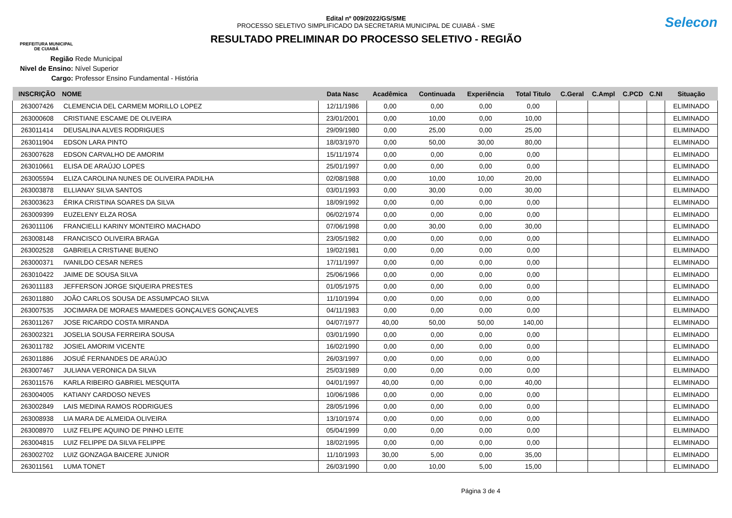PREFEITURA MUNICIPAL
DE CUIABÁ
Edital nº 009/2022/GS/SME
PROCESSO SELETIVO SIMPLIFICADO DA SECRETARIA MUNICIPAL DE CUIABÁ - SME
RESULTADO PRELIMINAR DO PROCESSO SELETIVO - REGIÃO
Selecon
Região Rede Municipal
Nivel de Ensino: Nível Superior
Cargo: Professor Ensino Fundamental - História
| INSCRIÇÃO | NOME | Data Nasc | Acadêmica | Continuada | Experiência | Total Titulo | C.Geral | C.Ampl | C.PCD | C.NI | Situação |
| --- | --- | --- | --- | --- | --- | --- | --- | --- | --- | --- | --- |
| 263007426 | CLEMENCIA DEL CARMEM MORILLO LOPEZ | 12/11/1986 | 0,00 | 0,00 | 0,00 | 0,00 | | | | | ELIMINADO |
| 263000608 | CRISTIANE ESCAME DE OLIVEIRA | 23/01/2001 | 0,00 | 10,00 | 0,00 | 10,00 | | | | | ELIMINADO |
| 263011414 | DEUSALINA ALVES RODRIGUES | 29/09/1980 | 0,00 | 25,00 | 0,00 | 25,00 | | | | | ELIMINADO |
| 263011904 | EDSON LARA PINTO | 18/03/1970 | 0,00 | 50,00 | 30,00 | 80,00 | | | | | ELIMINADO |
| 263007628 | EDSON CARVALHO DE AMORIM | 15/11/1974 | 0,00 | 0,00 | 0,00 | 0,00 | | | | | ELIMINADO |
| 263010661 | ELISA DE ARAÚJO LOPES | 25/01/1997 | 0,00 | 0,00 | 0,00 | 0,00 | | | | | ELIMINADO |
| 263005594 | ELIZA CAROLINA NUNES DE OLIVEIRA PADILHA | 02/08/1988 | 0,00 | 10,00 | 10,00 | 20,00 | | | | | ELIMINADO |
| 263003878 | ELLIANAY SILVA SANTOS | 03/01/1993 | 0,00 | 30,00 | 0,00 | 30,00 | | | | | ELIMINADO |
| 263003623 | ÉRIKA CRISTINA SOARES DA SILVA | 18/09/1992 | 0,00 | 0,00 | 0,00 | 0,00 | | | | | ELIMINADO |
| 263009399 | EUZELENY ELZA ROSA | 06/02/1974 | 0,00 | 0,00 | 0,00 | 0,00 | | | | | ELIMINADO |
| 263011106 | FRANCIELLI KARINY MONTEIRO MACHADO | 07/06/1998 | 0,00 | 30,00 | 0,00 | 30,00 | | | | | ELIMINADO |
| 263008148 | FRANCISCO OLIVEIRA BRAGA | 23/05/1982 | 0,00 | 0,00 | 0,00 | 0,00 | | | | | ELIMINADO |
| 263002528 | GABRIELA CRISTIANE BUENO | 19/02/1981 | 0,00 | 0,00 | 0,00 | 0,00 | | | | | ELIMINADO |
| 263000371 | IVANILDO CESAR NERES | 17/11/1997 | 0,00 | 0,00 | 0,00 | 0,00 | | | | | ELIMINADO |
| 263010422 | JAIME DE SOUSA SILVA | 25/06/1966 | 0,00 | 0,00 | 0,00 | 0,00 | | | | | ELIMINADO |
| 263011183 | JEFFERSON JORGE SIQUEIRA PRESTES | 01/05/1975 | 0,00 | 0,00 | 0,00 | 0,00 | | | | | ELIMINADO |
| 263011880 | JOÃO CARLOS SOUSA DE ASSUMPCAO SILVA | 11/10/1994 | 0,00 | 0,00 | 0,00 | 0,00 | | | | | ELIMINADO |
| 263007535 | JOCIMARA DE MORAES MAMEDES GONÇALVES GONÇALVES | 04/11/1983 | 0,00 | 0,00 | 0,00 | 0,00 | | | | | ELIMINADO |
| 263011267 | JOSE RICARDO COSTA MIRANDA | 04/07/1977 | 40,00 | 50,00 | 50,00 | 140,00 | | | | | ELIMINADO |
| 263002321 | JOSELIA SOUSA FERREIRA SOUSA | 03/01/1990 | 0,00 | 0,00 | 0,00 | 0,00 | | | | | ELIMINADO |
| 263011782 | JOSIEL AMORIM VICENTE | 16/02/1990 | 0,00 | 0,00 | 0,00 | 0,00 | | | | | ELIMINADO |
| 263011886 | JOSUÉ FERNANDES DE ARAÚJO | 26/03/1997 | 0,00 | 0,00 | 0,00 | 0,00 | | | | | ELIMINADO |
| 263007467 | JULIANA VERONICA DA SILVA | 25/03/1989 | 0,00 | 0,00 | 0,00 | 0,00 | | | | | ELIMINADO |
| 263011576 | KARLA RIBEIRO GABRIEL MESQUITA | 04/01/1997 | 40,00 | 0,00 | 0,00 | 40,00 | | | | | ELIMINADO |
| 263004005 | KATIANY CARDOSO NEVES | 10/06/1986 | 0,00 | 0,00 | 0,00 | 0,00 | | | | | ELIMINADO |
| 263002849 | LAIS MEDINA RAMOS RODRIGUES | 28/05/1996 | 0,00 | 0,00 | 0,00 | 0,00 | | | | | ELIMINADO |
| 263008938 | LIA MARA DE ALMEIDA OLIVEIRA | 13/10/1974 | 0,00 | 0,00 | 0,00 | 0,00 | | | | | ELIMINADO |
| 263008970 | LUIZ FELIPE AQUINO DE PINHO LEITE | 05/04/1999 | 0,00 | 0,00 | 0,00 | 0,00 | | | | | ELIMINADO |
| 263004815 | LUIZ FELIPPE DA SILVA FELIPPE | 18/02/1995 | 0,00 | 0,00 | 0,00 | 0,00 | | | | | ELIMINADO |
| 263002702 | LUIZ GONZAGA BAICERE JUNIOR | 11/10/1993 | 30,00 | 5,00 | 0,00 | 35,00 | | | | | ELIMINADO |
| 263011561 | LUMA TONET | 26/03/1990 | 0,00 | 10,00 | 5,00 | 15,00 | | | | | ELIMINADO |
Página 3 de 4